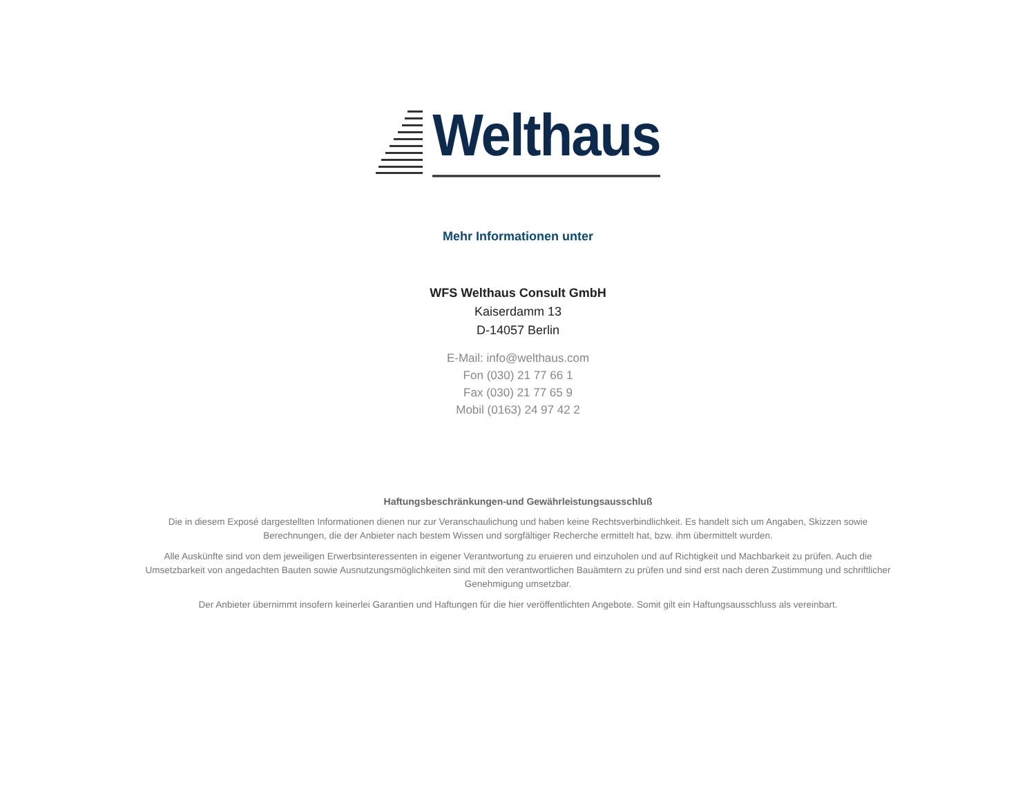Welthaus
Mehr Informationen unter
WFS Welthaus Consult GmbH
Kaiserdamm 13
D-14057 Berlin
E-Mail: info@welthaus.com
Fon (030) 21 77 66 1
Fax (030) 21 77 65 9
Mobil (0163) 24 97 42 2
Haftungsbeschränkungen-und Gewährleistungsausschluß
Die in diesem Exposé dargestellten Informationen dienen nur zur Veranschaulichung und haben keine Rechtsverbindlichkeit. Es handelt sich um Angaben, Skizzen sowie Berechnungen, die der Anbieter nach bestem Wissen und sorgfältiger Recherche ermittelt hat, bzw. ihm übermittelt wurden.
Alle Auskünfte sind von dem jeweiligen Erwerbsinteressenten in eigener Verantwortung zu eruieren und einzuholen und auf Richtigkeit und Machbarkeit zu prüfen. Auch die Umsetzbarkeit von angedachten Bauten sowie Ausnutzungsmöglichkeiten sind mit den verantwortlichen Bauämtern zu prüfen und sind erst nach deren Zustimmung und schriftlicher Genehmigung umsetzbar.
Der Anbieter übernimmt insofern keinerlei Garantien und Haftungen für die hier veröffentlichten Angebote. Somit gilt ein Haftungsausschluss als vereinbart.